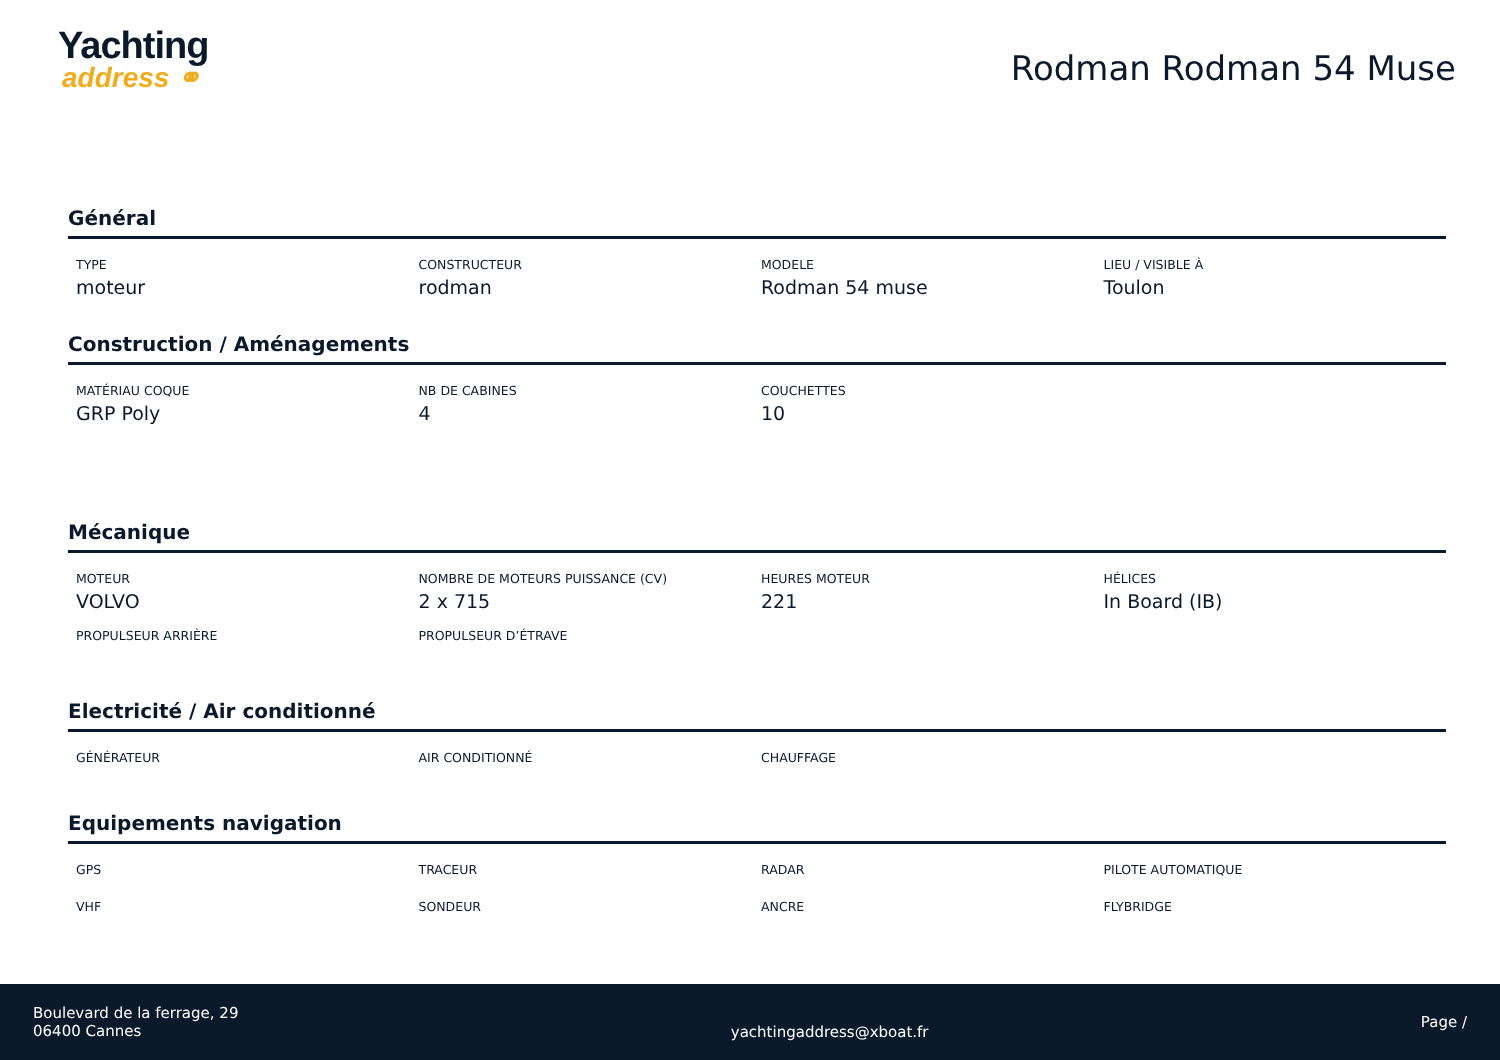Yachting
address ⚭
Rodman Rodman 54 Muse
Général
TYPE
moteur
CONSTRUCTEUR
rodman
MODELE
Rodman 54 muse
LIEU / VISIBLE À
Toulon
Construction / Aménagements
MATÉRIAU COQUE
GRP Poly
NB DE CABINES
4
COUCHETTES
10
Mécanique
MOTEUR
VOLVO
NOMBRE DE MOTEURS PUISSANCE (CV)
2 x 715
HEURES MOTEUR
221
HÉLICES
In Board (IB)
PROPULSEUR ARRIÈRE
PROPULSEUR D’ÉTRAVE
Electricité / Air conditionné
GÉNÉRATEUR
AIR CONDITIONNÉ
CHAUFFAGE
Equipements navigation
GPS
TRACEUR
RADAR
PILOTE AUTOMATIQUE
VHF
SONDEUR
ANCRE
FLYBRIDGE
Boulevard de la ferrage, 29
06400 Cannes
yachtingaddress@xboat.fr
Page /